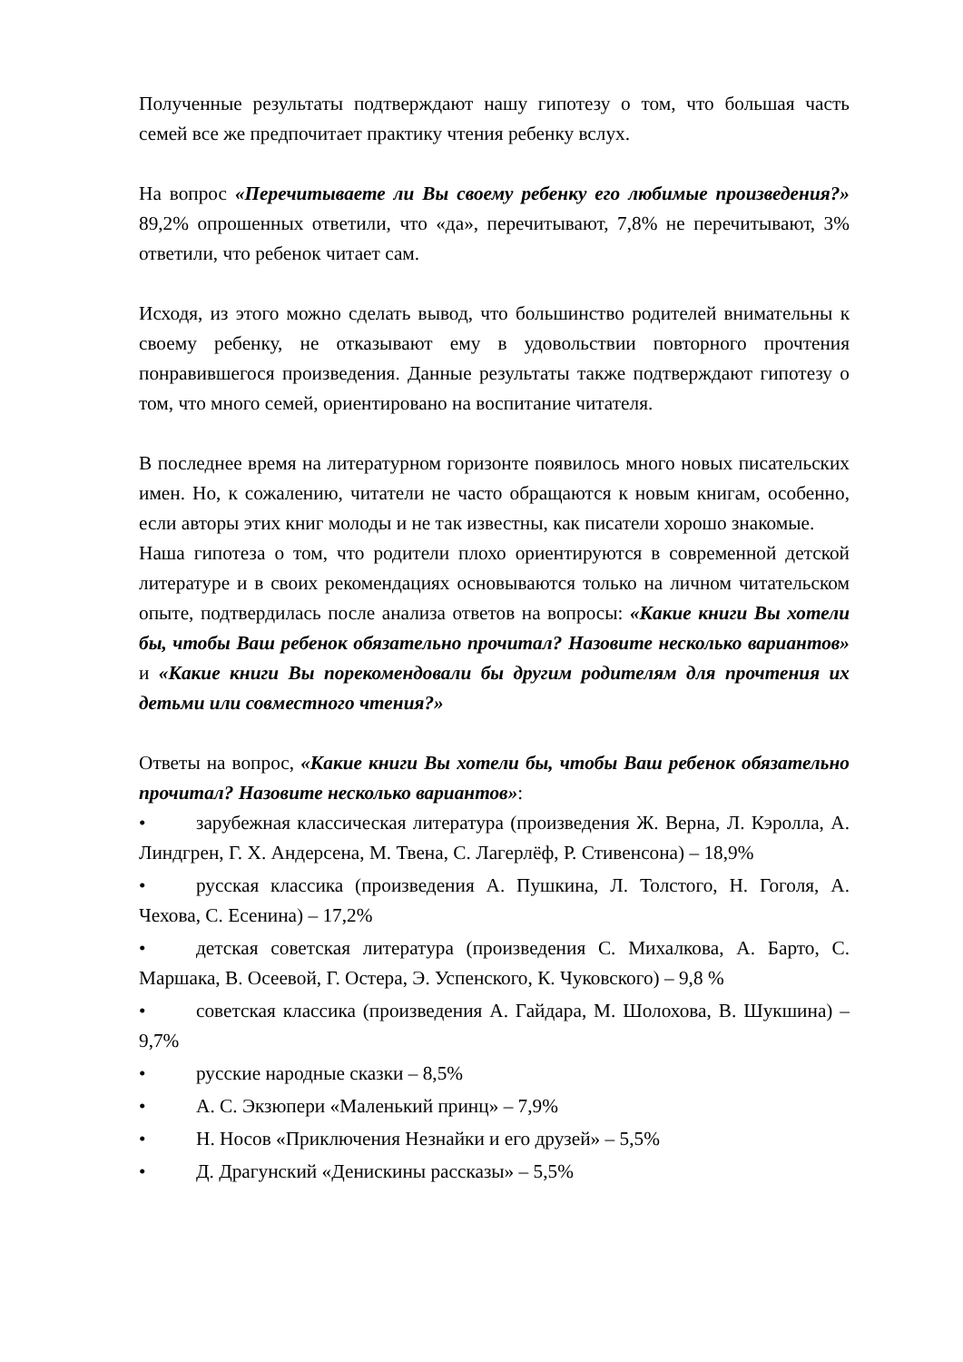Полученные результаты подтверждают нашу гипотезу о том, что большая часть семей все же предпочитает практику чтения ребенку вслух.
На вопрос «Перечитываете ли Вы своему ребенку его любимые произведения?» 89,2% опрошенных ответили, что «да», перечитывают, 7,8% не перечитывают, 3% ответили, что ребенок читает сам.
Исходя, из этого можно сделать вывод, что большинство родителей внимательны к своему ребенку, не отказывают ему в удовольствии повторного прочтения понравившегося произведения. Данные результаты также подтверждают гипотезу о том, что много семей, ориентировано на воспитание читателя.
В последнее время на литературном горизонте появилось много новых писательских имен. Но, к сожалению, читатели не часто обращаются к новым книгам, особенно, если авторы этих книг молоды и не так известны, как писатели хорошо знакомые.
Наша гипотеза о том, что родители плохо ориентируются в современной детской литературе и в своих рекомендациях основываются только на личном читательском опыте, подтвердилась после анализа ответов на вопросы: «Какие книги Вы хотели бы, чтобы Ваш ребенок обязательно прочитал? Назовите несколько вариантов» и «Какие книги Вы порекомендовали бы другим родителям для прочтения их детьми или совместного чтения?»
Ответы на вопрос, «Какие книги Вы хотели бы, чтобы Ваш ребенок обязательно прочитал? Назовите несколько вариантов»:
• зарубежная классическая литература (произведения Ж. Верна, Л. Кэролла, А. Линдгрен, Г. Х. Андерсена, М. Твена, С. Лагерлёф, Р. Стивенсона) – 18,9%
• русская классика (произведения А. Пушкина, Л. Толстого, Н. Гоголя, А. Чехова, С. Есенина) – 17,2%
• детская советская литература (произведения С. Михалкова, А. Барто, С. Маршака, В. Осеевой, Г. Остера, Э. Успенского, К. Чуковского) – 9,8 %
• советская классика (произведения А. Гайдара, М. Шолохова, В. Шукшина) – 9,7%
• русские народные сказки – 8,5%
• А. С. Экзюпери «Маленький принц» – 7,9%
• Н. Носов «Приключения Незнайки и его друзей» – 5,5%
• Д. Драгунский «Денискины рассказы» – 5,5%